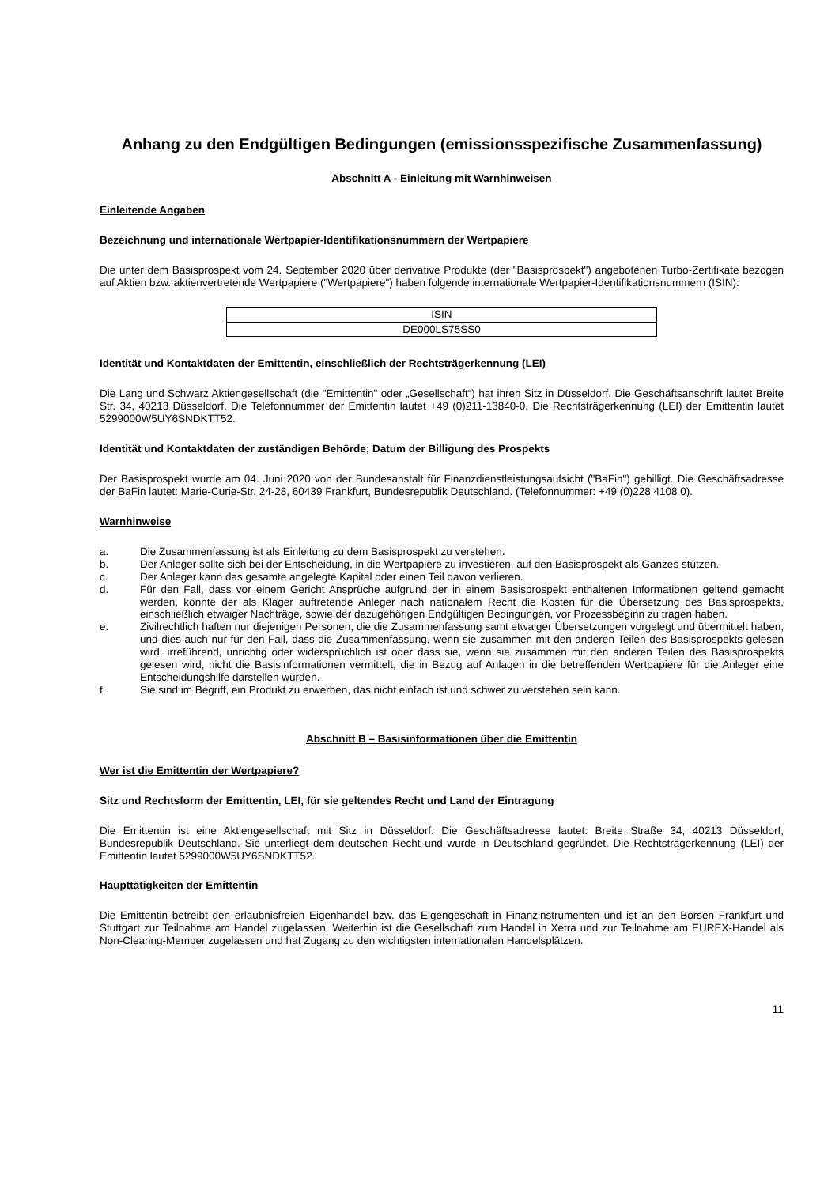Anhang zu den Endgültigen Bedingungen (emissionsspezifische Zusammenfassung)
Abschnitt A - Einleitung mit Warnhinweisen
Einleitende Angaben
Bezeichnung und internationale Wertpapier-Identifikationsnummern der Wertpapiere
Die unter dem Basisprospekt vom 24. September 2020 über derivative Produkte (der "Basisprospekt") angebotenen Turbo-Zertifikate bezogen auf Aktien bzw. aktienvertretende Wertpapiere ("Wertpapiere") haben folgende internationale Wertpapier-Identifikationsnummern (ISIN):
| ISIN |
| DE000LS75SS0 |
Identität und Kontaktdaten der Emittentin, einschließlich der Rechtsträgerkennung (LEI)
Die Lang und Schwarz Aktiengesellschaft (die "Emittentin" oder „Gesellschaft“) hat ihren Sitz in Düsseldorf. Die Geschäftsanschrift lautet Breite Str. 34, 40213 Düsseldorf. Die Telefonnummer der Emittentin lautet +49 (0)211-13840-0. Die Rechtsträgerkennung (LEI) der Emittentin lautet 5299000W5UY6SNDKTT52.
Identität und Kontaktdaten der zuständigen Behörde; Datum der Billigung des Prospekts
Der Basisprospekt wurde am 04. Juni 2020 von der Bundesanstalt für Finanzdienstleistungsaufsicht ("BaFin") gebilligt. Die Geschäftsadresse der BaFin lautet: Marie-Curie-Str. 24-28, 60439 Frankfurt, Bundesrepublik Deutschland. (Telefonnummer: +49 (0)228 4108 0).
Warnhinweise
a. Die Zusammenfassung ist als Einleitung zu dem Basisprospekt zu verstehen.
b. Der Anleger sollte sich bei der Entscheidung, in die Wertpapiere zu investieren, auf den Basisprospekt als Ganzes stützen.
c. Der Anleger kann das gesamte angelegte Kapital oder einen Teil davon verlieren.
d. Für den Fall, dass vor einem Gericht Ansprüche aufgrund der in einem Basisprospekt enthaltenen Informationen geltend gemacht werden, könnte der als Kläger auftretende Anleger nach nationalem Recht die Kosten für die Übersetzung des Basisprospekts, einschließlich etwaiger Nachträge, sowie der dazugehörigen Endgültigen Bedingungen, vor Prozessbeginn zu tragen haben.
e. Zivilrechtlich haften nur diejenigen Personen, die die Zusammenfassung samt etwaiger Übersetzungen vorgelegt und übermittelt haben, und dies auch nur für den Fall, dass die Zusammenfassung, wenn sie zusammen mit den anderen Teilen des Basisprospekts gelesen wird, irreführend, unrichtig oder widersprüchlich ist oder dass sie, wenn sie zusammen mit den anderen Teilen des Basisprospekts gelesen wird, nicht die Basisinformationen vermittelt, die in Bezug auf Anlagen in die betreffenden Wertpapiere für die Anleger eine Entscheidungshilfe darstellen würden.
f. Sie sind im Begriff, ein Produkt zu erwerben, das nicht einfach ist und schwer zu verstehen sein kann.
Abschnitt B – Basisinformationen über die Emittentin
Wer ist die Emittentin der Wertpapiere?
Sitz und Rechtsform der Emittentin, LEI, für sie geltendes Recht und Land der Eintragung
Die Emittentin ist eine Aktiengesellschaft mit Sitz in Düsseldorf. Die Geschäftsadresse lautet: Breite Straße 34, 40213 Düsseldorf, Bundesrepublik Deutschland. Sie unterliegt dem deutschen Recht und wurde in Deutschland gegründet. Die Rechtsträgerkennung (LEI) der Emittentin lautet 5299000W5UY6SNDKTT52.
Haupttätigkeiten der Emittentin
Die Emittentin betreibt den erlaubnisfreien Eigenhandel bzw. das Eigengeschäft in Finanzinstrumenten und ist an den Börsen Frankfurt und Stuttgart zur Teilnahme am Handel zugelassen. Weiterhin ist die Gesellschaft zum Handel in Xetra und zur Teilnahme am EUREX-Handel als Non-Clearing-Member zugelassen und hat Zugang zu den wichtigsten internationalen Handelsplätzen.
11